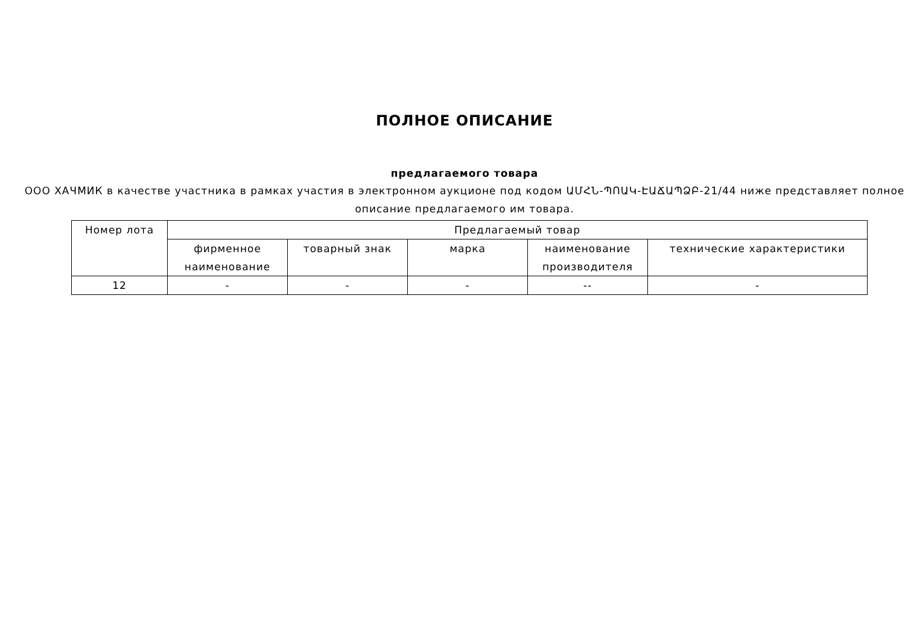ПОЛНОЕ ОПИСАНИЕ
предлагаемого товара
ООО ХАЧМИК в качестве участника в рамках участия в электронном аукционе под кодом ԱՄՀՆ-ՊՈԱԿ-ԷԱՃԱՊՁԲ-21/44 ниже представляет полное описание предлагаемого им товара.
| Номер лота | Предлагаемый товар | | | | |
| --- | --- | --- | --- | --- | --- |
| | фирменное наименование | товарный знак | марка | наименование производителя | технические характеристики |
| 12 | - | - | - | -- | - |